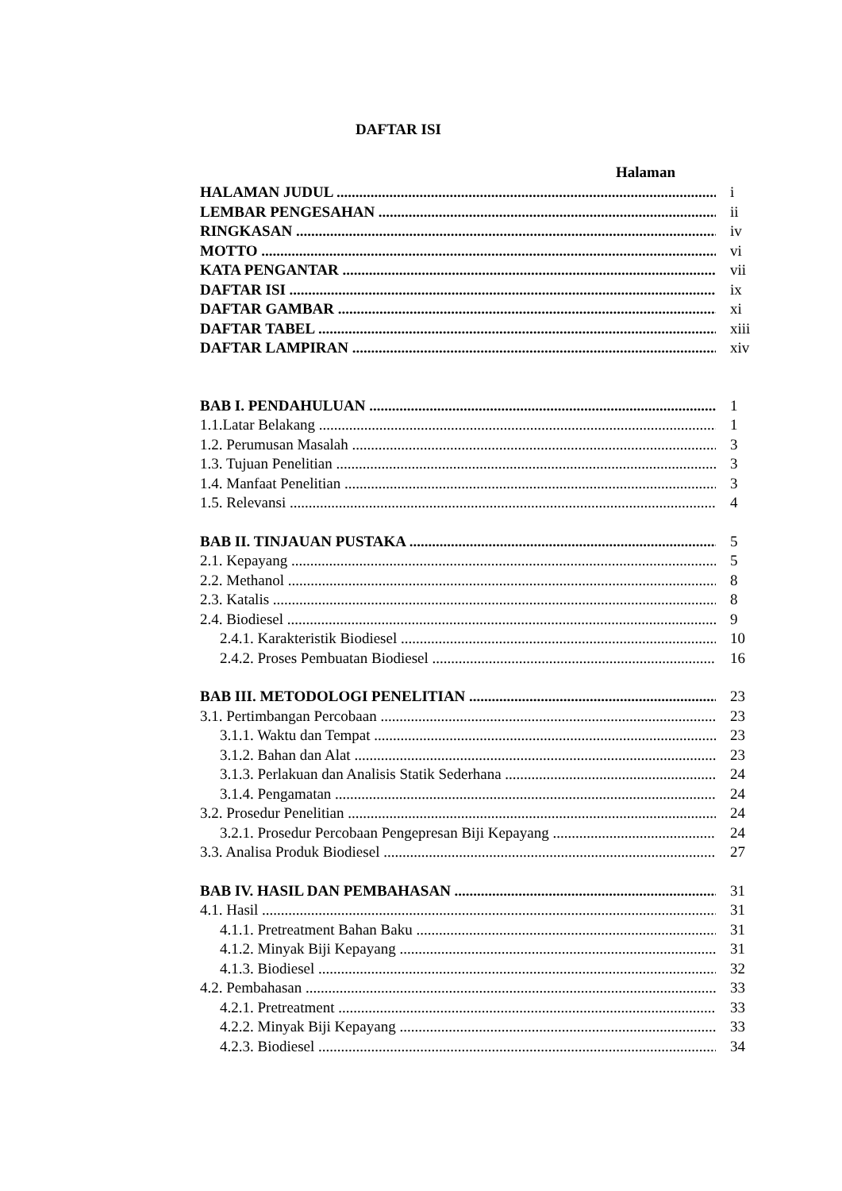DAFTAR ISI
Halaman
HALAMAN JUDUL i
LEMBAR PENGESAHAN ii
RINGKASAN iv
MOTTO vi
KATA PENGANTAR vii
DAFTAR ISI ix
DAFTAR GAMBAR xi
DAFTAR TABEL xiii
DAFTAR LAMPIRAN xiv
BAB I. PENDAHULUAN 1
1.1.Latar Belakang 1
1.2. Perumusan Masalah 3
1.3. Tujuan Penelitian 3
1.4. Manfaat Penelitian 3
1.5. Relevansi 4
BAB II. TINJAUAN PUSTAKA 5
2.1. Kepayang 5
2.2. Methanol 8
2.3. Katalis 8
2.4. Biodiesel 9
2.4.1. Karakteristik Biodiesel 10
2.4.2. Proses Pembuatan Biodiesel 16
BAB III. METODOLOGI PENELITIAN 23
3.1. Pertimbangan Percobaan 23
3.1.1. Waktu dan Tempat 23
3.1.2. Bahan dan Alat 23
3.1.3. Perlakuan dan Analisis Statik Sederhana 24
3.1.4. Pengamatan 24
3.2. Prosedur Penelitian 24
3.2.1. Prosedur Percobaan Pengepresan Biji Kepayang 24
3.3. Analisa Produk Biodiesel 27
BAB IV. HASIL DAN PEMBAHASAN 31
4.1. Hasil 31
4.1.1. Pretreatment Bahan Baku 31
4.1.2. Minyak Biji Kepayang 31
4.1.3. Biodiesel 32
4.2. Pembahasan 33
4.2.1. Pretreatment 33
4.2.2. Minyak Biji Kepayang 33
4.2.3. Biodiesel 34